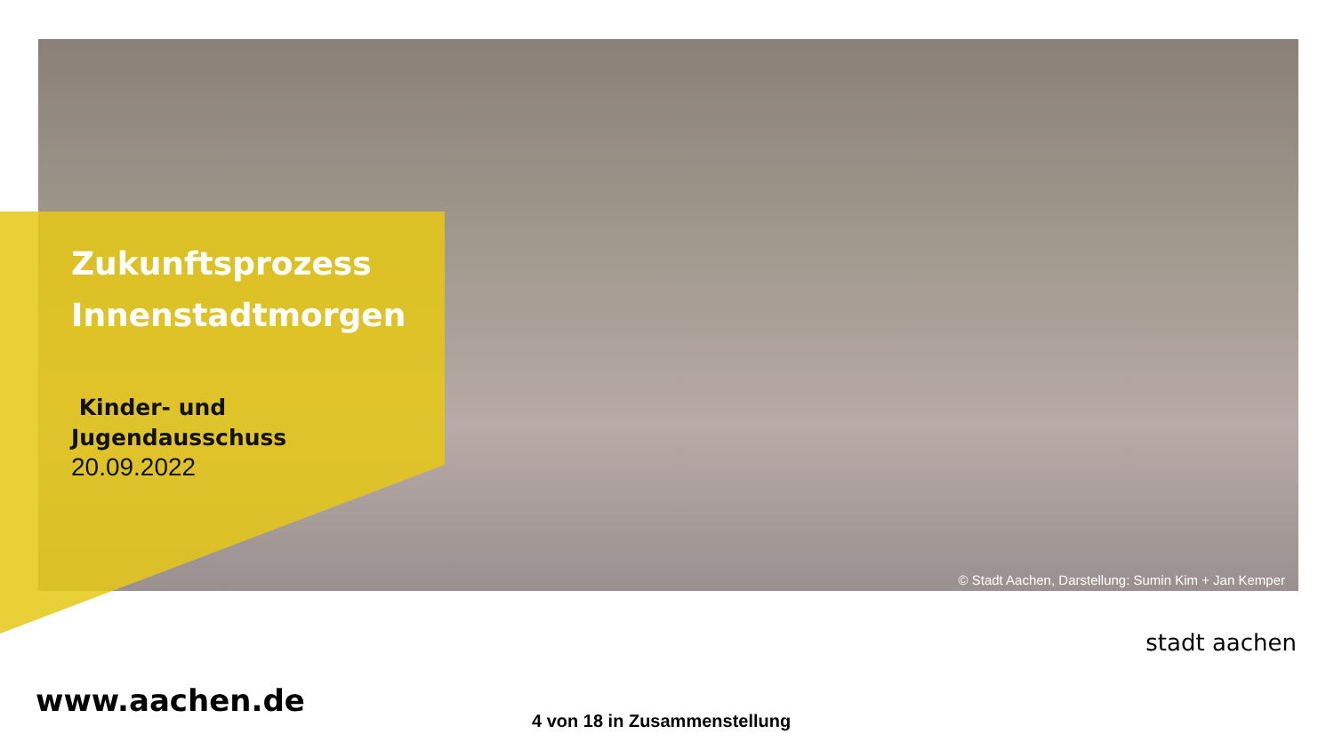Zukunftsprozess
Innenstadtmorgen
Kinder- und
Jugendausschuss
20.09.2022
© Stadt Aachen, Darstellung: Sumin Kim + Jan Kemper
www.aachen.de
4 von 18 in Zusammenstellung
stadt aachen